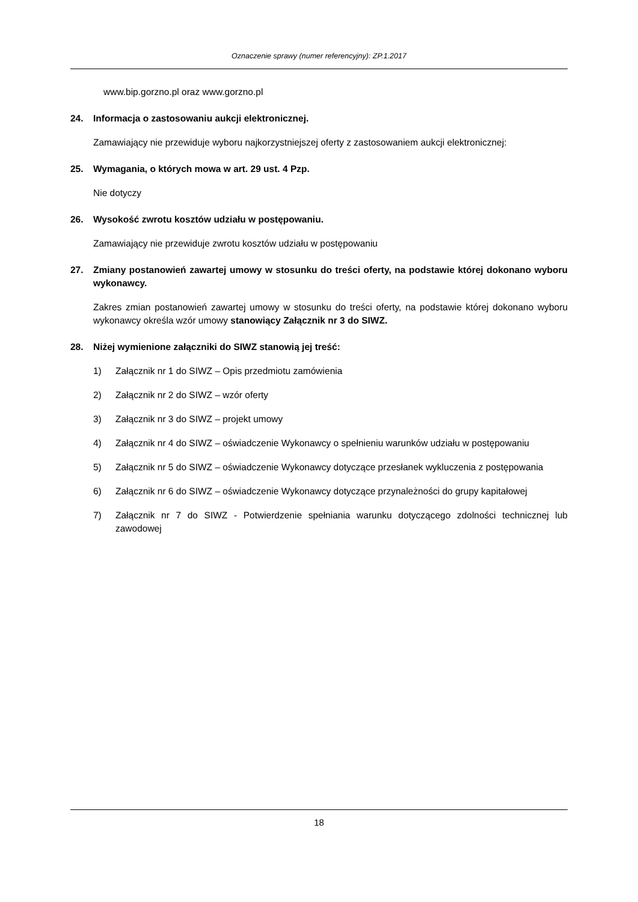Oznaczenie sprawy (numer referencyjny): ZP.1.2017
www.bip.gorzno.pl oraz www.gorzno.pl
24. Informacja o zastosowaniu aukcji elektronicznej.
Zamawiający nie przewiduje wyboru najkorzystniejszej oferty z zastosowaniem aukcji elektronicznej:
25. Wymagania, o których mowa w art. 29 ust. 4 Pzp.
Nie dotyczy
26. Wysokość zwrotu kosztów udziału w postępowaniu.
Zamawiający nie przewiduje zwrotu kosztów udziału w postępowaniu
27. Zmiany postanowień zawartej umowy w stosunku do treści oferty, na podstawie której dokonano wyboru wykonawcy.
Zakres zmian postanowień zawartej umowy w stosunku do treści oferty, na podstawie której dokonano wyboru wykonawcy określa wzór umowy stanowiący Załącznik nr 3 do SIWZ.
28. Niżej wymienione załączniki do SIWZ stanowią jej treść:
1) Załącznik nr 1 do SIWZ – Opis przedmiotu zamówienia
2) Załącznik nr 2 do SIWZ – wzór oferty
3) Załącznik nr 3 do SIWZ – projekt umowy
4) Załącznik nr 4 do SIWZ – oświadczenie Wykonawcy o spełnieniu warunków udziału w postępowaniu
5) Załącznik nr 5 do SIWZ – oświadczenie Wykonawcy dotyczące przesłanek wykluczenia z postępowania
6) Załącznik nr 6 do SIWZ – oświadczenie Wykonawcy dotyczące przynależności do grupy kapitałowej
7) Załącznik nr 7 do SIWZ - Potwierdzenie spełniania warunku dotyczącego zdolności technicznej lub zawodowej
18